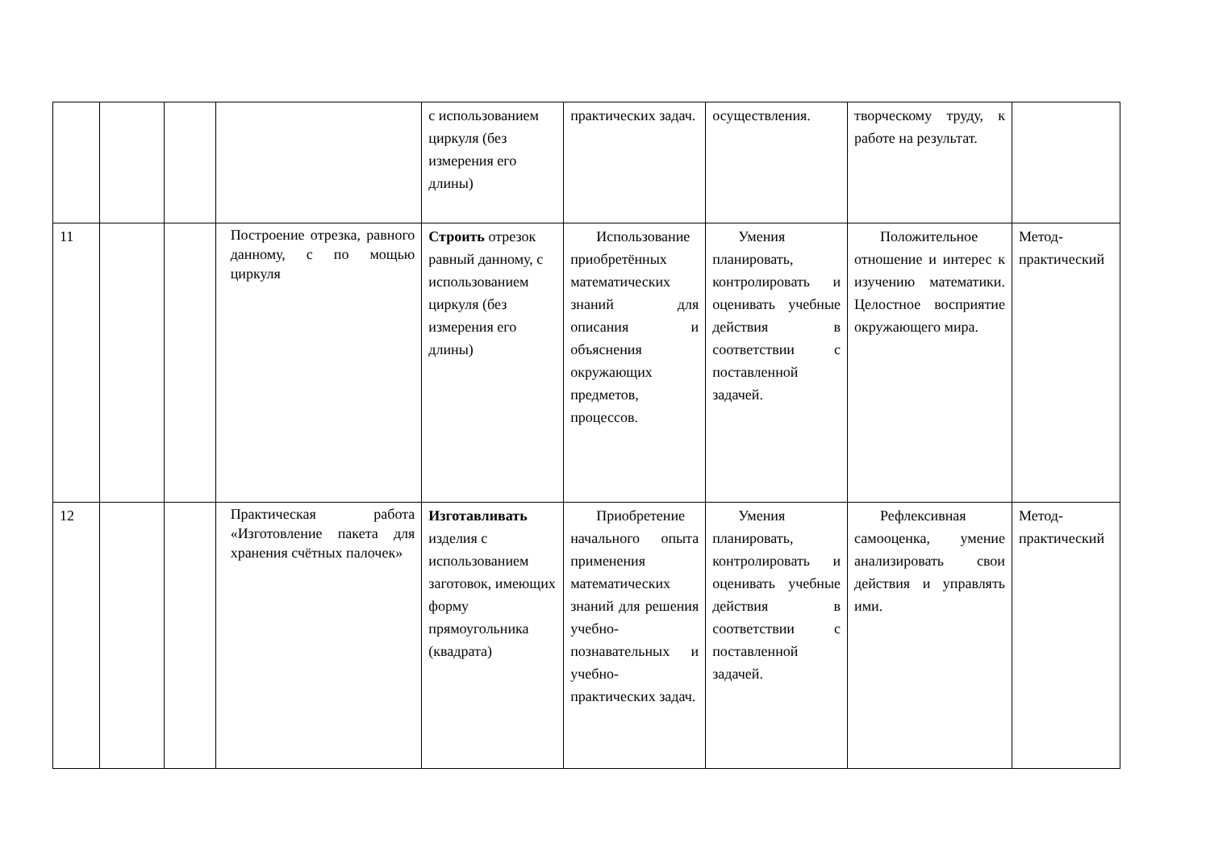| | | | | с использованием циркуля (без измерения его длины) | практических задач. | осуществления. | творческому труду, к работе на результат. | |
| 11 | | | Построение отрезка, равного данному, с по мощью циркуля | Строить отрезок равный данному, с использованием циркуля (без измерения его длины) | Использование приобретённых математических знаний для описания и объяснения окружающих предметов, процессов. | Умения планировать, контролировать и оценивать учебные действия в соответствии с поставленной задачей. | Положительное отношение и интерес к изучению математики. Целостное восприятие окружающего мира. | Метод-практический |
| 12 | | | Практическая работа «Изготовление пакета для хранения счётных палочек» | Изготавливать изделия с использованием заготовок, имеющих форму прямоугольника (квадрата) | Приобретение начального опыта применения математических знаний для решения учебно-познавательных и учебно-практических задач. | Умения планировать, контролировать и оценивать учебные действия в соответствии с поставленной задачей. | Рефлексивная самооценка, умение анализировать свои действия и управлять ими. | Метод-практический |